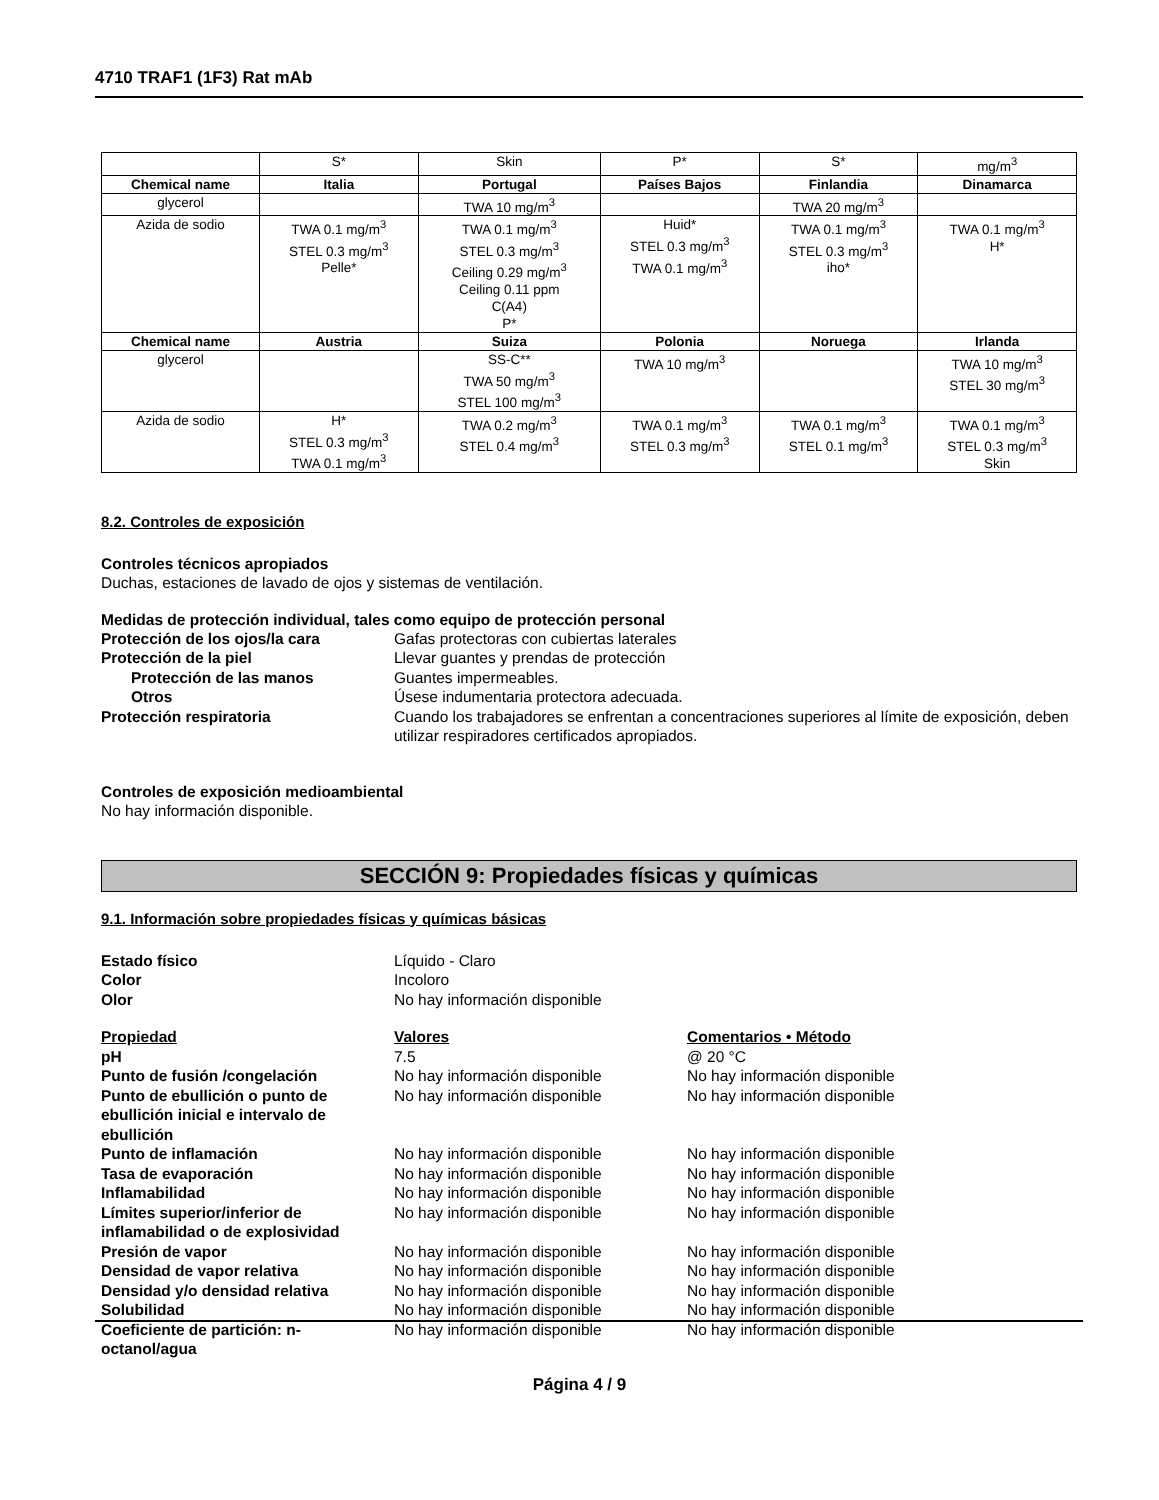4710 TRAF1 (1F3) Rat mAb
| | S* | Skin | P* | S* | mg/m<sup>3</sup> |
| Chemical name | Italia | Portugal | Países Bajos | Finlandia | Dinamarca |
| glycerol | | TWA 10 mg/m<sup>3</sup> | | TWA 20 mg/m<sup>3</sup> | |
| Azida de sodio | TWA 0.1 mg/m<sup>3</sup> STEL 0.3 mg/m<sup>3</sup> Pelle* | TWA 0.1 mg/m<sup>3</sup> STEL 0.3 mg/m<sup>3</sup> Ceiling 0.29 mg/m<sup>3</sup> Ceiling 0.11 ppm C(A4) P* | Huid* STEL 0.3 mg/m<sup>3</sup> TWA 0.1 mg/m<sup>3</sup> | TWA 0.1 mg/m<sup>3</sup> STEL 0.3 mg/m<sup>3</sup> iho* | TWA 0.1 mg/m<sup>3</sup> H* |
| Chemical name | Austria | Suiza | Polonia | Noruega | Irlanda |
| glycerol | | SS-C** TWA 50 mg/m<sup>3</sup> STEL 100 mg/m<sup>3</sup> | TWA 10 mg/m<sup>3</sup> | | TWA 10 mg/m<sup>3</sup> STEL 30 mg/m<sup>3</sup> |
| Azida de sodio | H* STEL 0.3 mg/m<sup>3</sup> TWA 0.1 mg/m<sup>3</sup> | TWA 0.2 mg/m<sup>3</sup> STEL 0.4 mg/m<sup>3</sup> | TWA 0.1 mg/m<sup>3</sup> STEL 0.3 mg/m<sup>3</sup> | TWA 0.1 mg/m<sup>3</sup> STEL 0.1 mg/m<sup>3</sup> | TWA 0.1 mg/m<sup>3</sup> STEL 0.3 mg/m<sup>3</sup> Skin |
8.2. Controles de exposición
Controles técnicos apropiados
Duchas, estaciones de lavado de ojos y sistemas de ventilación.
Medidas de protección individual, tales como equipo de protección personal
| Protección de los ojos/la cara | Gafas protectoras con cubiertas laterales |
| Protección de la piel | Llevar guantes y prendas de protección |
| Protección de las manos | Guantes impermeables. |
| Otros | Úsese indumentaria protectora adecuada. |
| Protección respiratoria | Cuando los trabajadores se enfrentan a concentraciones superiores al límite de exposición, deben utilizar respiradores certificados apropiados. |
Controles de exposición medioambiental
No hay información disponible.
SECCIÓN 9: Propiedades físicas y químicas
9.1. Información sobre propiedades físicas y químicas básicas
| Estado físico | Líquido - Claro |
| Color | Incoloro |
| Olor | No hay información disponible |
| Propiedad | Valores | Comentarios • Método |
| pH | 7.5 | @ 20 °C |
| Punto de fusión /congelación | No hay información disponible | No hay información disponible |
| Punto de ebullición o punto de ebullición inicial e intervalo de ebullición | No hay información disponible | No hay información disponible |
| Punto de inflamación | No hay información disponible | No hay información disponible |
| Tasa de evaporación | No hay información disponible | No hay información disponible |
| Inflamabilidad | No hay información disponible | No hay información disponible |
| Límites superior/inferior de inflamabilidad o de explosividad | No hay información disponible | No hay información disponible |
| Presión de vapor | No hay información disponible | No hay información disponible |
| Densidad de vapor relativa | No hay información disponible | No hay información disponible |
| Densidad y/o densidad relativa | No hay información disponible | No hay información disponible |
| Solubilidad | No hay información disponible | No hay información disponible |
| Coeficiente de partición: n-octanol/agua | No hay información disponible | No hay información disponible |
Página 4 / 9